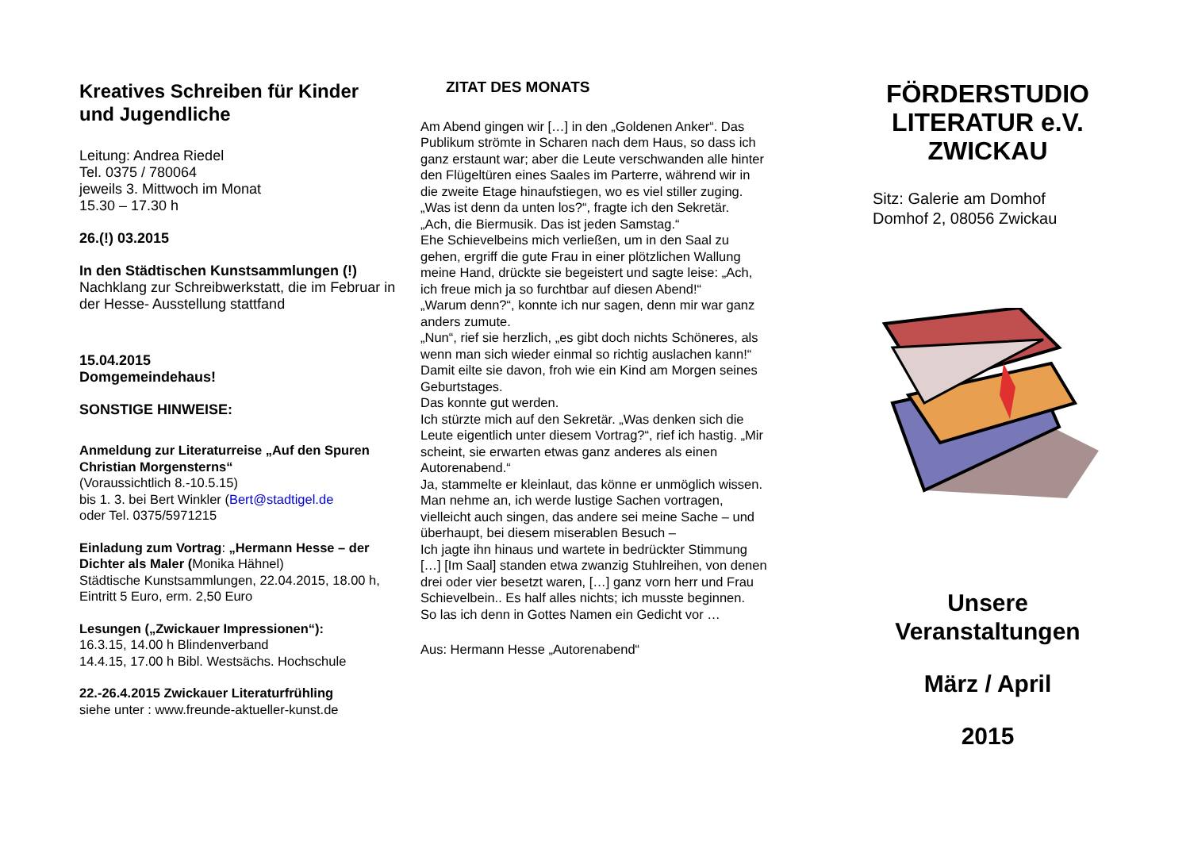Kreatives Schreiben für Kinder und Jugendliche
Leitung: Andrea Riedel
Tel. 0375 / 780064
jeweils 3. Mittwoch im Monat
15.30 – 17.30 h
26.(!) 03.2015
In den Städtischen Kunstsammlungen (!)
Nachklang zur Schreibwerkstatt, die im Februar in der Hesse- Ausstellung stattfand
15.04.2015
Domgemeindehaus!
SONSTIGE HINWEISE:
Anmeldung zur Literaturreise „Auf den Spuren Christian Morgensterns“
(Voraussichtlich 8.-10.5.15)
bis 1. 3. bei Bert Winkler (Bert@stadtigel.de
oder Tel. 0375/5971215
Einladung zum Vortrag: „Hermann Hesse – der Dichter als Maler (Monika Hähnel)
Städtische Kunstsammlungen, 22.04.2015, 18.00 h, Eintritt 5 Euro, erm. 2,50 Euro
Lesungen („Zwickauer Impressionen“):
16.3.15, 14.00 h Blindenverband
14.4.15, 17.00 h Bibl. Westsächs. Hochschule
22.-26.4.2015 Zwickauer Literaturfrühling
siehe unter : www.freunde-aktueller-kunst.de
ZITAT DES MONATS
Am Abend gingen wir […] in den „Goldenen Anker“. Das Publikum strömte in Scharen nach dem Haus, so dass ich ganz erstaunt war; aber die Leute verschwanden alle hinter den Flügeltüren eines Saales im Parterre, während wir in die zweite Etage hinaufstiegen, wo es viel stiller zuging.
„Was ist denn da unten los?“, fragte ich den Sekretär.
„Ach, die Biermusik. Das ist jeden Samstag.“
Ehe Schievelbeins mich verließen, um in den Saal zu gehen, ergriff die gute Frau in einer plötzlichen Wallung meine Hand, drückte sie begeistert und sagte leise: „Ach, ich freue mich ja so furchtbar auf diesen Abend!“
„Warum denn?“, konnte ich nur sagen, denn mir war ganz anders zumute.
„Nun“, rief sie herzlich, „es gibt doch nichts Schöneres, als wenn man sich wieder einmal so richtig auslachen kann!“
Damit eilte sie davon, froh wie ein Kind am Morgen seines Geburtstages.
Das konnte gut werden.
Ich stürzte mich auf den Sekretär. „Was denken sich die Leute eigentlich unter diesem Vortrag?“, rief ich hastig. „Mir scheint, sie erwarten etwas ganz anderes als einen Autorenabend.“
Ja, stammelte er kleinlaut, das könne er unmöglich wissen. Man nehme an, ich werde lustige Sachen vortragen, vielleicht auch singen, das andere sei meine Sache – und überhaupt, bei diesem miserablen Besuch –
Ich jagte ihn hinaus und wartete in bedrückter Stimmung […] [Im Saal] standen etwa zwanzig Stuhlreihen, von denen drei oder vier besetzt waren, […] ganz vorn herr und Frau Schievelbein.. Es half alles nichts; ich musste beginnen.
So las ich denn in Gottes Namen ein Gedicht vor …
Aus: Hermann Hesse „Autorenabend“
FÖRDERSTUDIO LITERATUR e.V. ZWICKAU
Sitz: Galerie am Domhof
Domhof 2, 08056 Zwickau
Unsere Veranstaltungen
März / April
2015